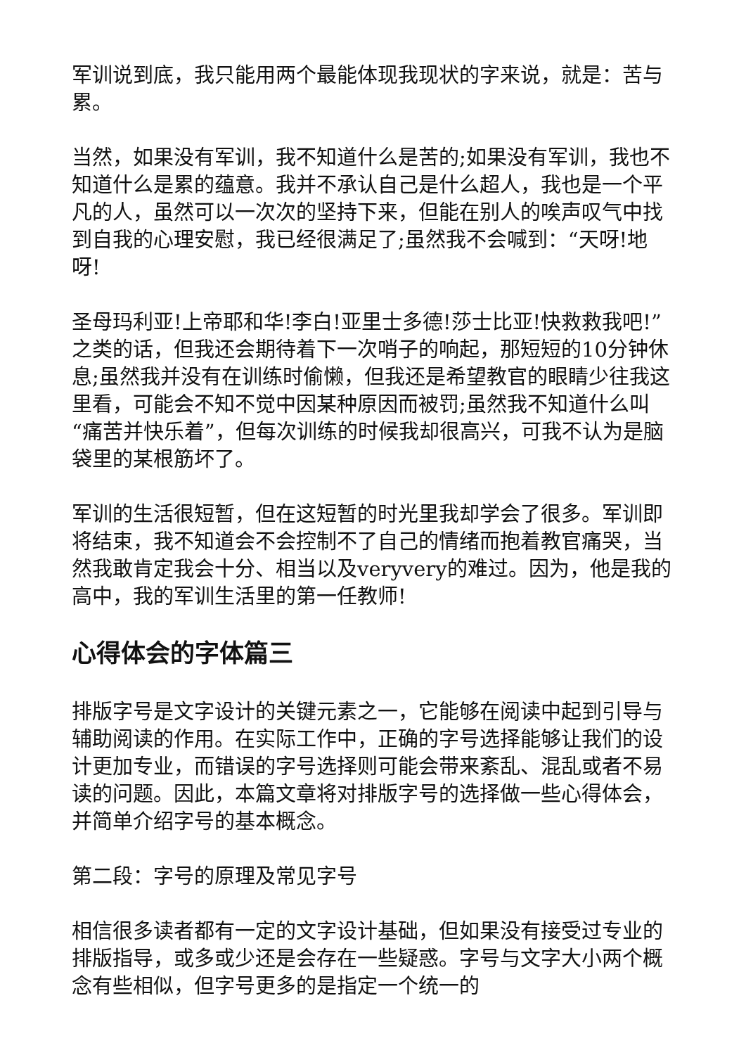军训说到底，我只能用两个最能体现我现状的字来说，就是：苦与累。
当然，如果没有军训，我不知道什么是苦的;如果没有军训，我也不知道什么是累的蕴意。我并不承认自己是什么超人，我也是一个平凡的人，虽然可以一次次的坚持下来，但能在别人的唉声叹气中找到自我的心理安慰，我已经很满足了;虽然我不会喊到：“天呀!地呀!
圣母玛利亚!上帝耶和华!李白!亚里士多德!莎士比亚!快救救我吧!”之类的话，但我还会期待着下一次哨子的响起，那短短的10分钟休息;虽然我并没有在训练时偷懒，但我还是希望教官的眼睛少往我这里看，可能会不知不觉中因某种原因而被罚;虽然我不知道什么叫“痛苦并快乐着”，但每次训练的时候我却很高兴，可我不认为是脑袋里的某根筋坏了。
军训的生活很短暂，但在这短暂的时光里我却学会了很多。军训即将结束，我不知道会不会控制不了自己的情绪而抱着教官痛哭，当然我敢肯定我会十分、相当以及veryvery的难过。因为，他是我的高中，我的军训生活里的第一任教师!
心得体会的字体篇三
排版字号是文字设计的关键元素之一，它能够在阅读中起到引导与辅助阅读的作用。在实际工作中，正确的字号选择能够让我们的设计更加专业，而错误的字号选择则可能会带来紊乱、混乱或者不易读的问题。因此，本篇文章将对排版字号的选择做一些心得体会，并简单介绍字号的基本概念。
第二段：字号的原理及常见字号
相信很多读者都有一定的文字设计基础，但如果没有接受过专业的排版指导，或多或少还是会存在一些疑惑。字号与文字大小两个概念有些相似，但字号更多的是指定一个统一的